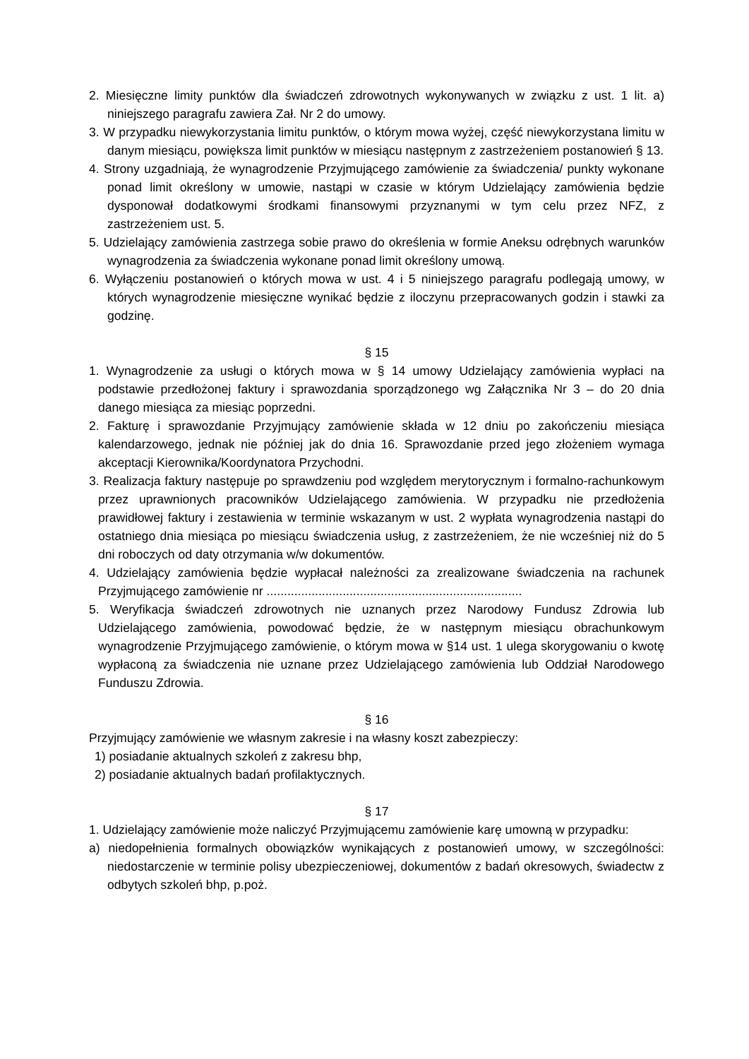2. Miesięczne limity punktów dla świadczeń zdrowotnych wykonywanych w związku z ust. 1 lit. a) niniejszego paragrafu zawiera Zał. Nr 2 do umowy.
3. W przypadku niewykorzystania limitu punktów, o którym mowa wyżej, część niewykorzystana limitu w danym miesiącu, powiększa limit punktów w miesiącu następnym z zastrzeżeniem postanowień § 13.
4. Strony uzgadniają, że wynagrodzenie Przyjmującego zamówienie za świadczenia/ punkty wykonane ponad limit określony w umowie, nastąpi w czasie w którym Udzielający zamówienia będzie dysponował dodatkowymi środkami finansowymi przyznanymi w tym celu przez NFZ, z zastrzeżeniem ust. 5.
5. Udzielający zamówienia zastrzega sobie prawo do określenia w formie Aneksu odrębnych warunków wynagrodzenia za świadczenia wykonane ponad limit określony umową.
6. Wyłączeniu postanowień o których mowa w ust. 4 i 5 niniejszego paragrafu podlegają umowy, w których wynagrodzenie miesięczne wynikać będzie z iloczynu przepracowanych godzin i stawki za godzinę.
§ 15
1. Wynagrodzenie za usługi o których mowa w § 14 umowy Udzielający zamówienia wypłaci na podstawie przedłożonej faktury i sprawozdania sporządzonego wg Załącznika Nr 3 – do 20 dnia danego miesiąca za miesiąc poprzedni.
2. Fakturę i sprawozdanie Przyjmujący zamówienie składa w 12 dniu po zakończeniu miesiąca kalendarzowego, jednak nie później jak do dnia 16. Sprawozdanie przed jego złożeniem wymaga akceptacji Kierownika/Koordynatora Przychodni.
3. Realizacja faktury następuje po sprawdzeniu pod względem merytorycznym i formalno-rachunkowym przez uprawnionych pracowników Udzielającego zamówienia. W przypadku nie przedłożenia prawidłowej faktury i zestawienia w terminie wskazanym w ust. 2 wypłata wynagrodzenia nastąpi do ostatniego dnia miesiąca po miesiącu świadczenia usług, z zastrzeżeniem, że nie wcześniej niż do 5 dni roboczych od daty otrzymania w/w dokumentów.
4. Udzielający zamówienia będzie wypłacał należności za zrealizowane świadczenia na rachunek Przyjmującego zamówienie nr ..........................................................................
5. Weryfikacja świadczeń zdrowotnych nie uznanych przez Narodowy Fundusz Zdrowia lub Udzielającego zamówienia, powodować będzie, że w następnym miesiącu obrachunkowym wynagrodzenie Przyjmującego zamówienie, o którym mowa w §14 ust. 1 ulega skorygowaniu o kwotę wypłaconą za świadczenia nie uznane przez Udzielającego zamówienia lub Oddział Narodowego Funduszu Zdrowia.
§ 16
Przyjmujący zamówienie we własnym zakresie i na własny koszt zabezpieczy:
1) posiadanie aktualnych szkoleń z zakresu bhp,
2) posiadanie aktualnych badań profilaktycznych.
§ 17
1. Udzielający zamówienie może naliczyć Przyjmującemu zamówienie karę umowną w przypadku:
a) niedopełnienia formalnych obowiązków wynikających z postanowień umowy, w szczególności: niedostarczenie w terminie polisy ubezpieczeniowej, dokumentów z badań okresowych, świadectw z odbytych szkoleń bhp, p.poż.